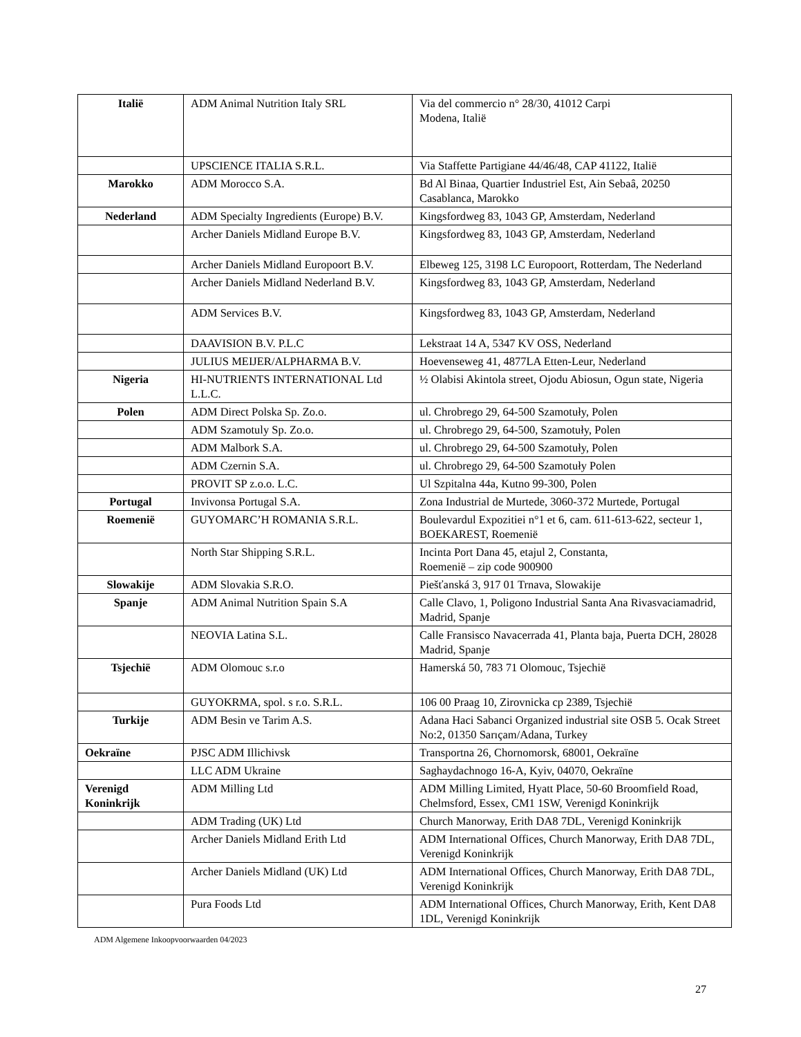| Italië | ADM Animal Nutrition Italy SRL | Via del commercio n° 28/30, 41012 Carpi Modena, Italië |
| | UPSCIENCE ITALIA S.R.L. | Via Staffette Partigiane 44/46/48, CAP 41122, Italië |
| Marokko | ADM Morocco S.A. | Bd Al Binaa, Quartier Industriel Est, Ain Sebaâ, 20250 Casablanca, Marokko |
| Nederland | ADM Specialty Ingredients (Europe) B.V. | Kingsfordweg 83, 1043 GP, Amsterdam, Nederland |
| | Archer Daniels Midland Europe B.V. | Kingsfordweg 83, 1043 GP, Amsterdam, Nederland |
| | Archer Daniels Midland Europoort B.V. | Elbeweg 125, 3198 LC Europoort, Rotterdam, The Nederland |
| | Archer Daniels Midland Nederland B.V. | Kingsfordweg 83, 1043 GP, Amsterdam, Nederland |
| | ADM Services B.V. | Kingsfordweg 83, 1043 GP, Amsterdam, Nederland |
| | DAAVISION B.V. P.L.C | Lekstraat 14 A, 5347 KV OSS, Nederland |
| | JULIUS MEIJER/ALPHARMA B.V. | Hoevenseweg 41, 4877LA Etten-Leur, Nederland |
| Nigeria | HI-NUTRIENTS INTERNATIONAL Ltd L.L.C. | ½ Olabisi Akintola street, Ojodu Abiosun, Ogun state, Nigeria |
| Polen | ADM Direct Polska Sp. Zo.o. | ul. Chrobrego 29, 64-500 Szamotuły, Polen |
| | ADM Szamotuly Sp. Zo.o. | ul. Chrobrego 29, 64-500, Szamotuły, Polen |
| | ADM Malbork S.A. | ul. Chrobrego 29, 64-500 Szamotuły, Polen |
| | ADM Czernin S.A. | ul. Chrobrego 29, 64-500 Szamotuły Polen |
| | PROVIT SP z.o.o. L.C. | Ul Szpitalna 44a, Kutno 99-300, Polen |
| Portugal | Invivonsa Portugal S.A. | Zona Industrial de Murtede, 3060-372 Murtede, Portugal |
| Roemenië | GUYOMARC’H ROMANIA S.R.L. | Boulevardul Expozitiei n°1 et 6, cam. 611-613-622, secteur 1, BOEKAREST, Roemenië |
| | North Star Shipping S.R.L. | Incinta Port Dana 45, etajul 2, Constanta, Roemenië – zip code 900900 |
| Slowakije | ADM Slovakia S.R.O. | Piešťanská 3, 917 01 Trnava, Slowakije |
| Spanje | ADM Animal Nutrition Spain S.A | Calle Clavo, 1, Poligono Industrial Santa Ana Rivasvaciamadrid, Madrid, Spanje |
| | NEOVIA Latina S.L. | Calle Fransisco Navacerrada 41, Planta baja, Puerta DCH, 28028 Madrid, Spanje |
| Tsjechië | ADM Olomouc s.r.o | Hamerská 50, 783 71 Olomouc, Tsjechië |
| | GUYOKRMA, spol. s r.o. S.R.L. | 106 00 Praag 10, Zirovnicka cp 2389, Tsjechië |
| Turkije | ADM Besin ve Tarim A.S. | Adana Haci Sabanci Organized industrial site OSB 5. Ocak Street No:2, 01350 Sarıçam/Adana, Turkey |
| Oekraïne | PJSC ADM Illichivsk | Transportna 26, Chornomorsk, 68001, Oekraïne |
| | LLC ADM Ukraine | Saghaydachnogo 16-A, Kyiv, 04070, Oekraïne |
| Verenigd Koninkrijk | ADM Milling Ltd | ADM Milling Limited, Hyatt Place, 50-60 Broomfield Road, Chelmsford, Essex, CM1 1SW, Verenigd Koninkrijk |
| | ADM Trading (UK) Ltd | Church Manorway, Erith DA8 7DL, Verenigd Koninkrijk |
| | Archer Daniels Midland Erith Ltd | ADM International Offices, Church Manorway, Erith DA8 7DL, Verenigd Koninkrijk |
| | Archer Daniels Midland (UK) Ltd | ADM International Offices, Church Manorway, Erith DA8 7DL, Verenigd Koninkrijk |
| | Pura Foods Ltd | ADM International Offices, Church Manorway, Erith, Kent DA8 1DL, Verenigd Koninkrijk |
ADM Algemene Inkoopvoorwaarden 04/2023
27